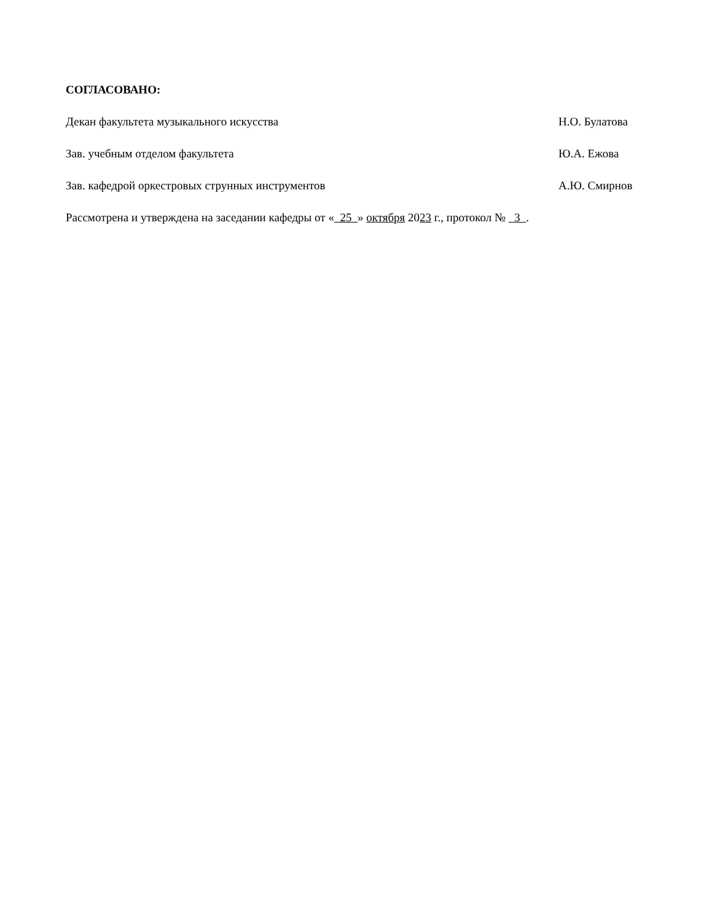СОГЛАСОВАНО:
Декан факультета музыкального искусства Н.О. Булатова
Зав. учебным отделом факультета Ю.А. Ежова
Зав. кафедрой оркестровых струнных инструментов А.Ю. Смирнов
Рассмотрена и утверждена на заседании кафедры от « 25 » октября 2023 г., протокол № 3 .